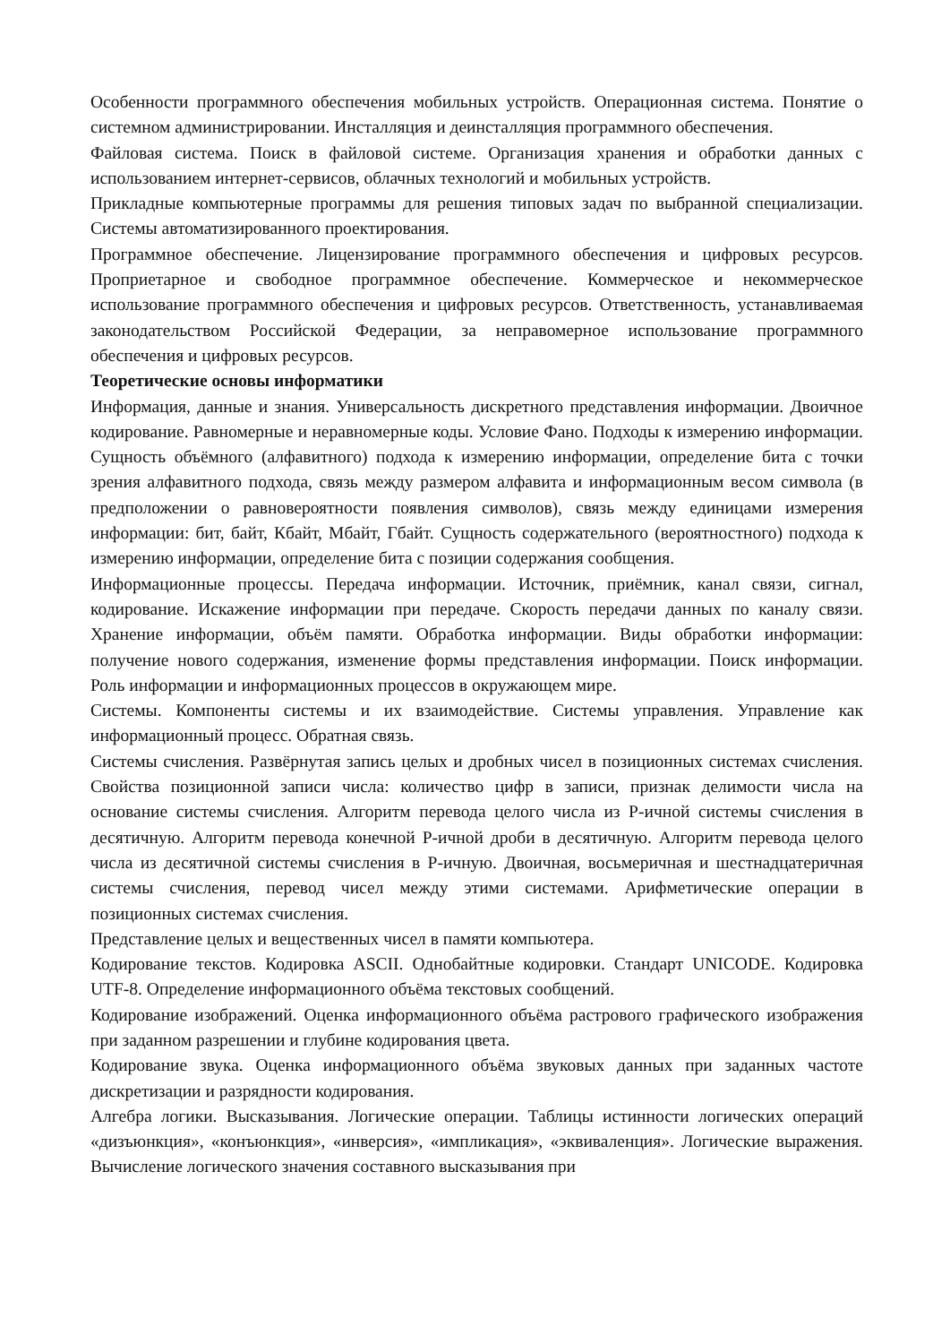Особенности программного обеспечения мобильных устройств. Операционная система. Понятие о системном администрировании. Инсталляция и деинсталляция программного обеспечения.
Файловая система. Поиск в файловой системе. Организация хранения и обработки данных с использованием интернет-сервисов, облачных технологий и мобильных устройств.
Прикладные компьютерные программы для решения типовых задач по выбранной специализации. Системы автоматизированного проектирования.
Программное обеспечение. Лицензирование программного обеспечения и цифровых ресурсов. Проприетарное и свободное программное обеспечение. Коммерческое и некоммерческое использование программного обеспечения и цифровых ресурсов. Ответственность, устанавливаемая законодательством Российской Федерации, за неправомерное использование программного обеспечения и цифровых ресурсов.
Теоретические основы информатики
Информация, данные и знания. Универсальность дискретного представления информации. Двоичное кодирование. Равномерные и неравномерные коды. Условие Фано. Подходы к измерению информации. Сущность объёмного (алфавитного) подхода к измерению информации, определение бита с точки зрения алфавитного подхода, связь между размером алфавита и информационным весом символа (в предположении о равновероятности появления символов), связь между единицами измерения информации: бит, байт, Кбайт, Мбайт, Гбайт. Сущность содержательного (вероятностного) подхода к измерению информации, определение бита с позиции содержания сообщения.
Информационные процессы. Передача информации. Источник, приёмник, канал связи, сигнал, кодирование. Искажение информации при передаче. Скорость передачи данных по каналу связи. Хранение информации, объём памяти. Обработка информации. Виды обработки информации: получение нового содержания, изменение формы представления информации. Поиск информации. Роль информации и информационных процессов в окружающем мире.
Системы. Компоненты системы и их взаимодействие. Системы управления. Управление как информационный процесс. Обратная связь.
Системы счисления. Развёрнутая запись целых и дробных чисел в позиционных системах счисления. Свойства позиционной записи числа: количество цифр в записи, признак делимости числа на основание системы счисления. Алгоритм перевода целого числа из P-ичной системы счисления в десятичную. Алгоритм перевода конечной P-ичной дроби в десятичную. Алгоритм перевода целого числа из десятичной системы счисления в P-ичную. Двоичная, восьмеричная и шестнадцатеричная системы счисления, перевод чисел между этими системами. Арифметические операции в позиционных системах счисления.
Представление целых и вещественных чисел в памяти компьютера.
Кодирование текстов. Кодировка ASCII. Однобайтные кодировки. Стандарт UNICODE. Кодировка UTF-8. Определение информационного объёма текстовых сообщений.
Кодирование изображений. Оценка информационного объёма растрового графического изображения при заданном разрешении и глубине кодирования цвета.
Кодирование звука. Оценка информационного объёма звуковых данных при заданных частоте дискретизации и разрядности кодирования.
Алгебра логики. Высказывания. Логические операции. Таблицы истинности логических операций «дизъюнкция», «конъюнкция», «инверсия», «импликация», «эквиваленция». Логические выражения. Вычисление логического значения составного высказывания при